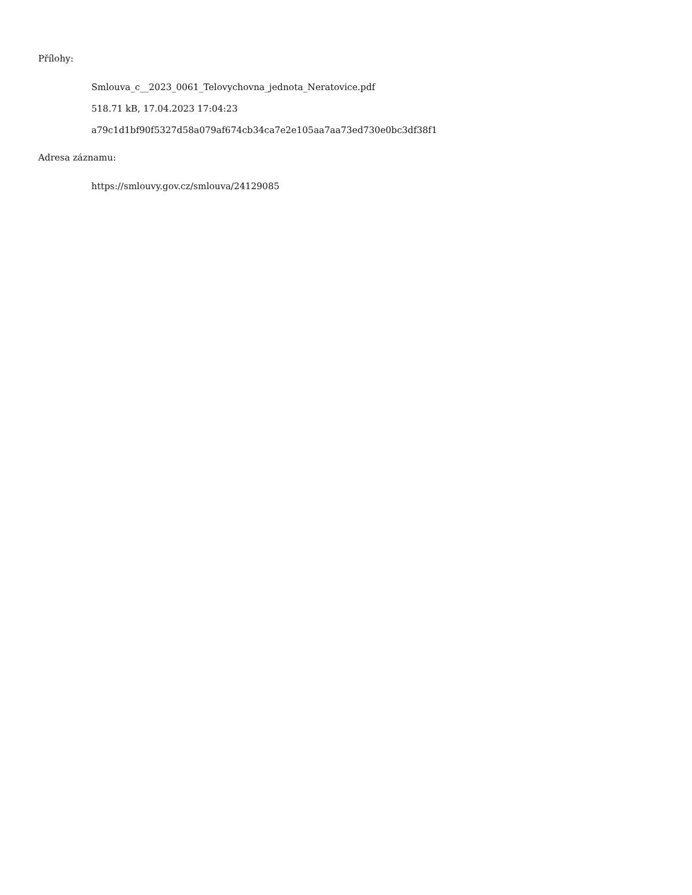Přílohy:
Smlouva_c__2023_0061_Telovychovna_jednota_Neratovice.pdf
518.71 kB, 17.04.2023 17:04:23
a79c1d1bf90f5327d58a079af674cb34ca7e2e105aa7aa73ed730e0bc3df38f1
Adresa záznamu:
https://smlouvy.gov.cz/smlouva/24129085